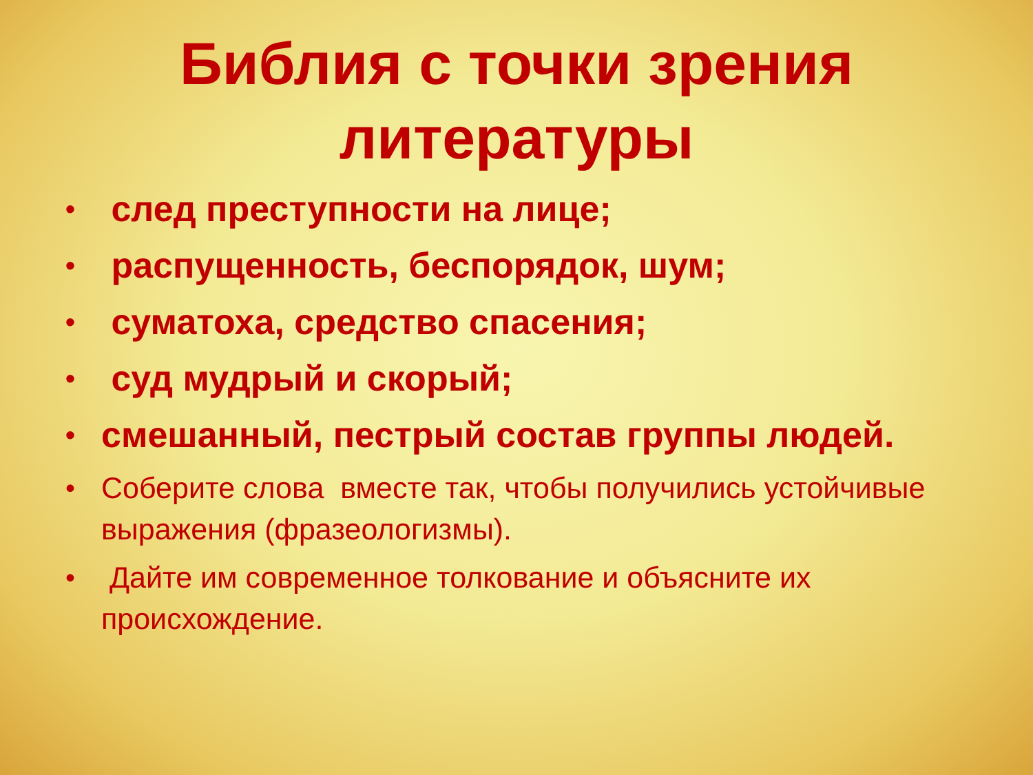Библия с точки зрения
литературы
• след преступности на лице;
• распущенность, беспорядок, шум;
• суматоха, средство спасения;
• суд мудрый и скорый;
• смешанный, пестрый состав группы людей.
• Соберите слова вместе так, чтобы получились устойчивые выражения (фразеологизмы).
• Дайте им современное толкование и объясните их происхождение.